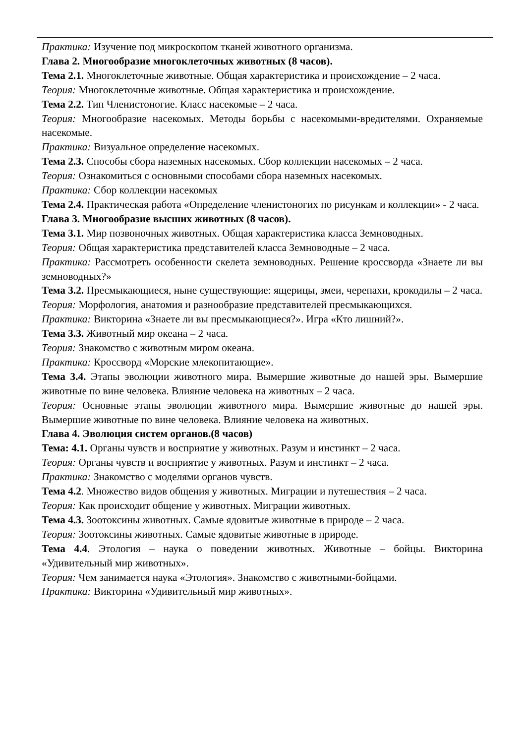Практика: Изучение под микроскопом тканей животного организма.
Глава 2. Многообразие многоклеточных животных (8 часов).
Тема 2.1. Многоклеточные животные. Общая характеристика и происхождение – 2 часа.
Теория: Многоклеточные животные. Общая характеристика и происхождение.
Тема 2.2. Тип Членистоногие. Класс насекомые – 2 часа.
Теория: Многообразие насекомых. Методы борьбы с насекомыми-вредителями. Охраняемые насекомые.
Практика: Визуальное определение насекомых.
Тема 2.3. Способы сбора наземных насекомых. Сбор коллекции насекомых – 2 часа.
Теория: Ознакомиться с основными способами сбора наземных насекомых.
Практика: Сбор коллекции насекомых
Тема 2.4. Практическая работа «Определение членистоногих по рисункам и коллекции» - 2 часа.
Глава 3. Многообразие высших животных (8 часов).
Тема 3.1. Мир позвоночных животных. Общая характеристика класса Земноводных.
Теория: Общая характеристика представителей класса Земноводные – 2 часа.
Практика: Рассмотреть особенности скелета земноводных. Решение кроссворда «Знаете ли вы земноводных?»
Тема 3.2. Пресмыкающиеся, ныне существующие: ящерицы, змеи, черепахи, крокодилы – 2 часа.
Теория: Морфология, анатомия и разнообразие представителей пресмыкающихся.
Практика: Викторина «Знаете ли вы пресмыкающиеся?». Игра «Кто лишний?».
Тема 3.3. Животный мир океана – 2 часа.
Теория: Знакомство с животным миром океана.
Практика: Кроссворд «Морские млекопитающие».
Тема 3.4. Этапы эволюции животного мира. Вымершие животные до нашей эры. Вымершие животные по вине человека. Влияние человека на животных – 2 часа.
Теория: Основные этапы эволюции животного мира. Вымершие животные до нашей эры. Вымершие животные по вине человека. Влияние человека на животных.
Глава 4. Эволюция систем органов.(8 часов)
Тема: 4.1. Органы чувств и восприятие у животных. Разум и инстинкт – 2 часа.
Теория: Органы чувств и восприятие у животных. Разум и инстинкт – 2 часа.
Практика: Знакомство с моделями органов чувств.
Тема 4.2. Множество видов общения у животных. Миграции и путешествия – 2 часа.
Теория: Как происходит общение у животных. Миграции животных.
Тема 4.3. Зоотоксины животных. Самые ядовитые животные в природе – 2 часа.
Теория: Зоотоксины животных. Самые ядовитые животные в природе.
Тема 4.4. Этология – наука о поведении животных. Животные – бойцы. Викторина «Удивительный мир животных».
Теория: Чем занимается наука «Этология». Знакомство с животными-бойцами.
Практика: Викторина «Удивительный мир животных».